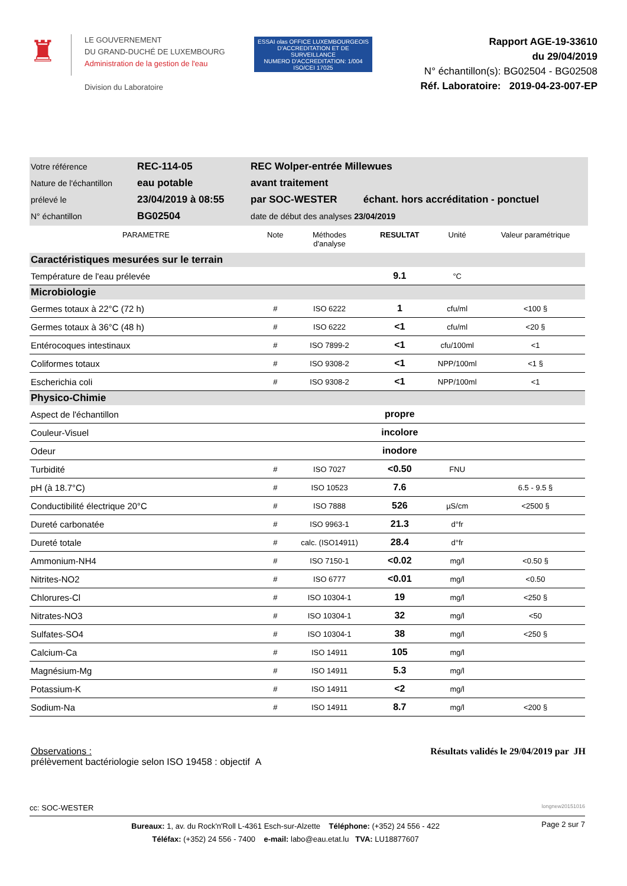♜
LE GOUVERNEMENT
DU GRAND-DUCHÉ DE LUXEMBOURG
Administration de la gestion de l'eau
Division du Laboratoire
ESSAI olas OFFICE LUXEMBOURGEOIS D'ACCREDITATION ET DE SURVEILLANCE
NUMERO D'ACCREDITATION: 1/004 ISO/CEI 17025
Rapport AGE-19-33610
du 29/04/2019
N° échantillon(s): BG02504 - BG02508
Réf. Laboratoire: 2019-04-23-007-EP
| Votre référence | REC-114-05 | REC Wolper-entrée Millewues | |
| Nature de l'échantillon | eau potable | avant traitement | |
| prélevé le | 23/04/2019 à 08:55 | par SOC-WESTER | échant. hors accréditation - ponctuel |
| N° échantillon | BG02504 | date de début des analyses 23/04/2019 | |
| PARAMETRE | Note | Méthodes d'analyse | RESULTAT | Unité | Valeur paramétrique |
| --- | --- | --- | --- | --- | --- |
| Caractéristiques mesurées sur le terrain | | | | | |
| Température de l'eau prélevée | | | 9.1 | °C | |
| Microbiologie | | | | | |
| Germes totaux à 22°C (72 h) | # | ISO 6222 | 1 | cfu/ml | <100 § |
| Germes totaux à 36°C (48 h) | # | ISO 6222 | <1 | cfu/ml | <20 § |
| Entérocoques intestinaux | # | ISO 7899-2 | <1 | cfu/100ml | <1 |
| Coliformes totaux | # | ISO 9308-2 | <1 | NPP/100ml | <1 § |
| Escherichia coli | # | ISO 9308-2 | <1 | NPP/100ml | <1 |
| Physico-Chimie | | | | | |
| Aspect de l'échantillon | | | propre | | |
| Couleur-Visuel | | | incolore | | |
| Odeur | | | inodore | | |
| Turbidité | # | ISO 7027 | <0.50 | FNU | |
| pH (à 18.7°C) | # | ISO 10523 | 7.6 | | 6.5 - 9.5 § |
| Conductibilité électrique 20°C | # | ISO 7888 | 526 | µS/cm | <2500 § |
| Dureté carbonatée | # | ISO 9963-1 | 21.3 | d°fr | |
| Dureté totale | # | calc. (ISO14911) | 28.4 | d°fr | |
| Ammonium-NH4 | # | ISO 7150-1 | <0.02 | mg/l | <0.50 § |
| Nitrites-NO2 | # | ISO 6777 | <0.01 | mg/l | <0.50 |
| Chlorures-Cl | # | ISO 10304-1 | 19 | mg/l | <250 § |
| Nitrates-NO3 | # | ISO 10304-1 | 32 | mg/l | <50 |
| Sulfates-SO4 | # | ISO 10304-1 | 38 | mg/l | <250 § |
| Calcium-Ca | # | ISO 14911 | 105 | mg/l | |
| Magnésium-Mg | # | ISO 14911 | 5.3 | mg/l | |
| Potassium-K | # | ISO 14911 | <2 | mg/l | |
| Sodium-Na | # | ISO 14911 | 8.7 | mg/l | <200 § |
Observations :
prélèvement bactériologie selon ISO 19458 : objectif A
Résultats validés le 29/04/2019 par JH
cc: SOC-WESTER longnew20151016
Bureaux: 1, av. du Rock'n'Roll L-4361 Esch-sur-Alzette Téléphone: (+352) 24 556 - 422
Téléfax: (+352) 24 556 - 7400 e-mail: labo@eau.etat.lu TVA: LU18877607
Page 2 sur 7